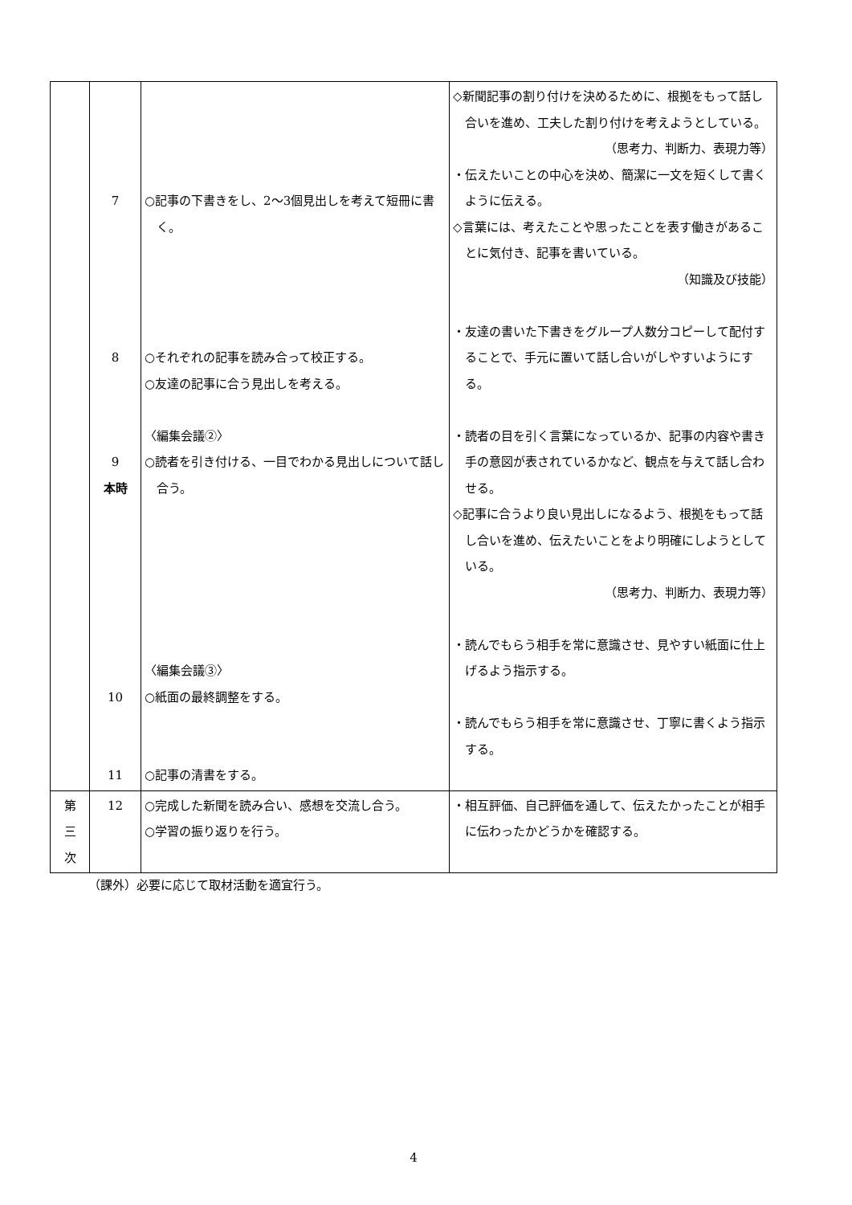| | 7 8 9 本時 10 11 | ○記事の下書きをし、2～3個見出しを考えて短冊に書く。 ○それぞれの記事を読み合って校正する。 ○友達の記事に合う見出しを考える。 〈編集会議②〉 ○読者を引き付ける、一目でわかる見出しについて話し合う。 〈編集会議③〉 ○紙面の最終調整をする。 ○記事の清書をする。 | ◇新聞記事の割り付けを決めるために、根拠をもって話し合いを進め、工夫した割り付けを考えようとしている。 （思考力、判断力、表現力等） ・伝えたいことの中心を決め、簡潔に一文を短くして書くように伝える。 ◇言葉には、考えたことや思ったことを表す働きがあることに気付き、記事を書いている。 （知識及び技能） ・友達の書いた下書きをグループ人数分コピーして配付することで、手元に置いて話し合いがしやすいようにする。 ・読者の目を引く言葉になっているか、記事の内容や書き手の意図が表されているかなど、観点を与えて話し合わせる。 ◇記事に合うより良い見出しになるよう、根拠をもって話し合いを進め、伝えたいことをより明確にしようとしている。 （思考力、判断力、表現力等） ・読んでもらう相手を常に意識させ、見やすい紙面に仕上げるよう指示する。 ・読んでもらう相手を常に意識させ、丁寧に書くよう指示する。 |
| 第 三 次 | 12 | ○完成した新聞を読み合い、感想を交流し合う。 ○学習の振り返りを行う。 | ・相互評価、自己評価を通して、伝えたかったことが相手に伝わったかどうかを確認する。 |
（課外）必要に応じて取材活動を適宜行う。
4